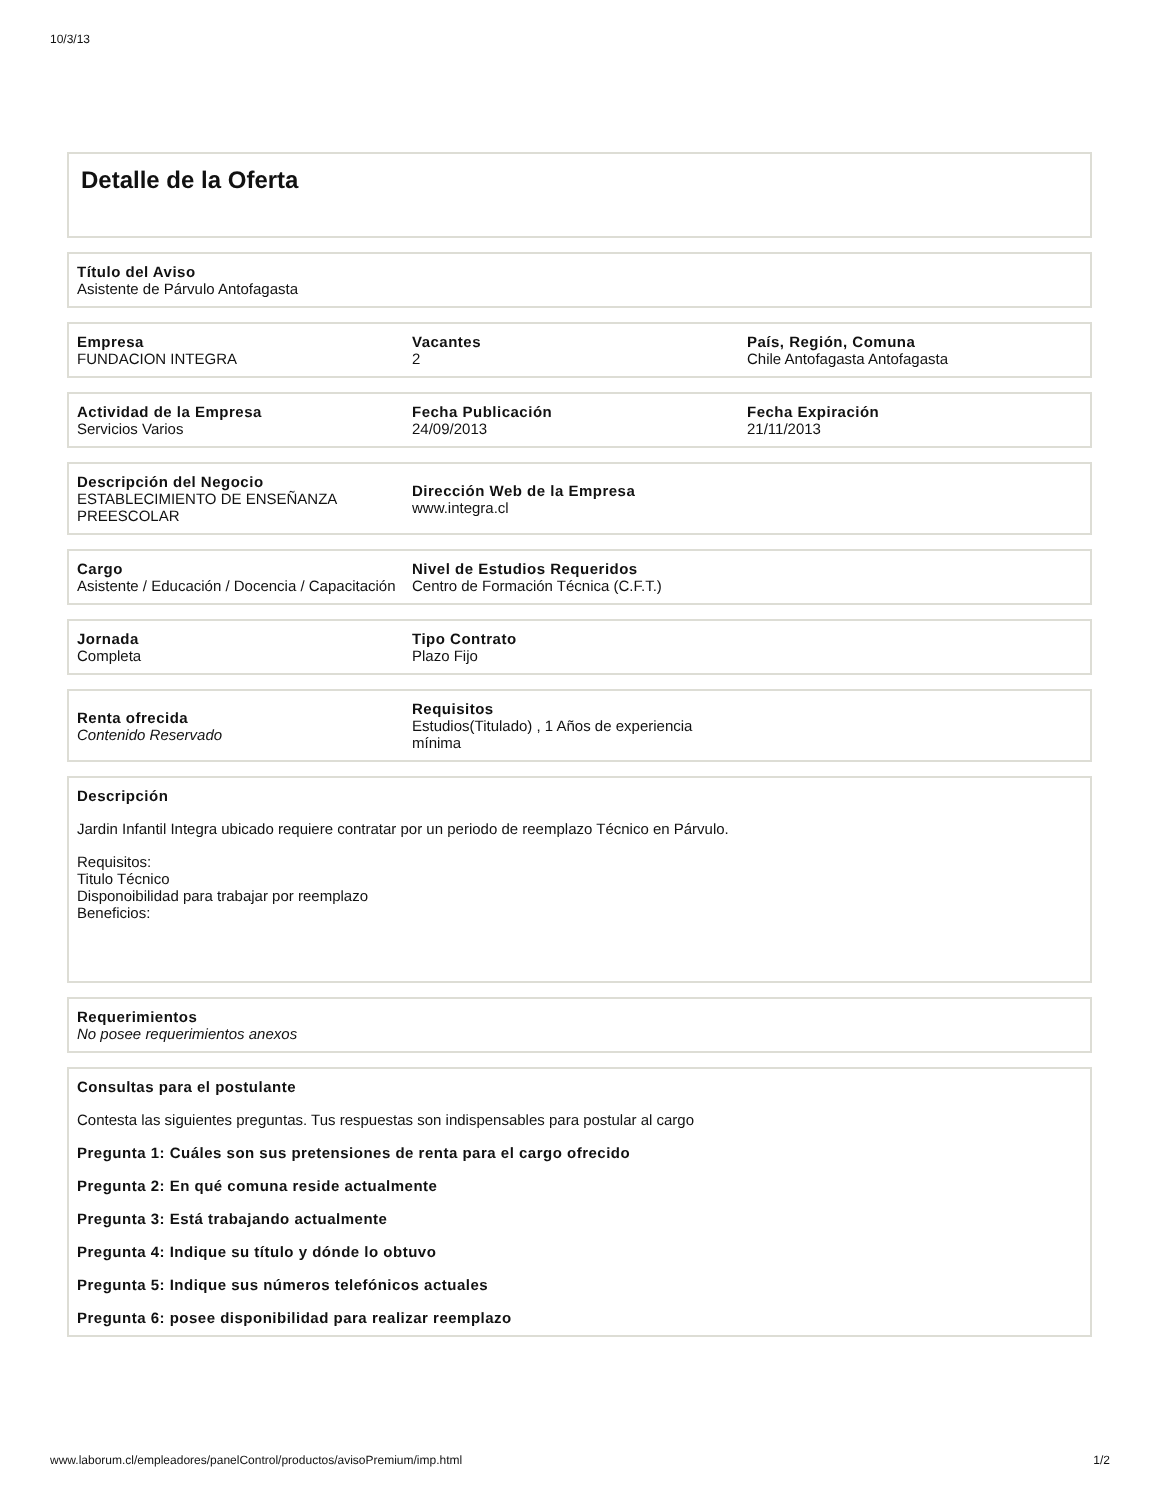10/3/13
Detalle de la Oferta
Título del Aviso
Asistente de Párvulo Antofagasta
Empresa
FUNDACION INTEGRA
Vacantes
2
País, Región, Comuna
Chile Antofagasta Antofagasta
Actividad de la Empresa
Servicios Varios
Fecha Publicación
24/09/2013
Fecha Expiración
21/11/2013
Descripción del Negocio
ESTABLECIMIENTO DE ENSEÑANZA PREESCOLAR
Dirección Web de la Empresa
www.integra.cl
Cargo
Asistente / Educación / Docencia / Capacitación
Nivel de Estudios Requeridos
Centro de Formación Técnica (C.F.T.)
Jornada
Completa
Tipo Contrato
Plazo Fijo
Renta ofrecida
Contenido Reservado
Requisitos
Estudios(Titulado) , 1 Años de experiencia mínima
Descripción
Jardin Infantil Integra ubicado requiere contratar por un periodo de reemplazo Técnico en Párvulo.
Requisitos:
Titulo Técnico
Disponoibilidad para trabajar por reemplazo
Beneficios:
Requerimientos
No posee requerimientos anexos
Consultas para el postulante
Contesta las siguientes preguntas. Tus respuestas son indispensables para postular al cargo
Pregunta 1: Cuáles son sus pretensiones de renta para el cargo ofrecido
Pregunta 2: En qué comuna reside actualmente
Pregunta 3: Está trabajando actualmente
Pregunta 4: Indique su título y dónde lo obtuvo
Pregunta 5: Indique sus números telefónicos actuales
Pregunta 6: posee disponibilidad para realizar reemplazo
www.laborum.cl/empleadores/panelControl/productos/avisoPremium/imp.html 1/2